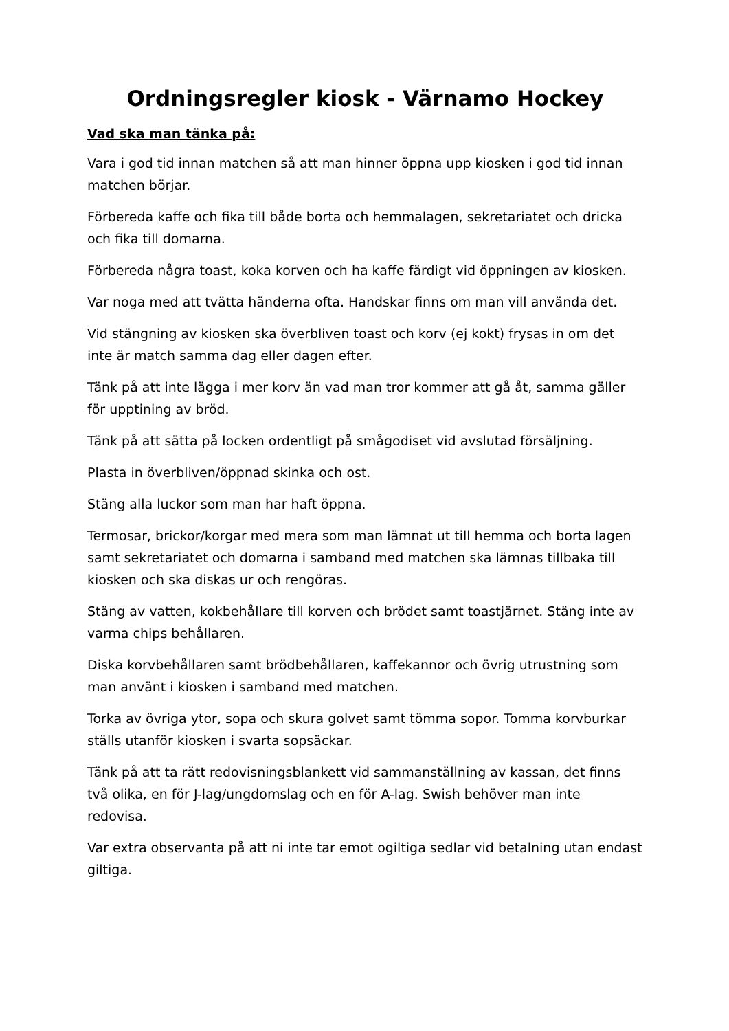Ordningsregler kiosk - Värnamo Hockey
Vad ska man tänka på:
Vara i god tid innan matchen så att man hinner öppna upp kiosken i god tid innan matchen börjar.
Förbereda kaffe och fika till både borta och hemmalagen, sekretariatet och dricka och fika till domarna.
Förbereda några toast, koka korven och ha kaffe färdigt vid öppningen av kiosken.
Var noga med att tvätta händerna ofta. Handskar finns om man vill använda det.
Vid stängning av kiosken ska överbliven toast och korv (ej kokt) frysas in om det inte är match samma dag eller dagen efter.
Tänk på att inte lägga i mer korv än vad man tror kommer att gå åt, samma gäller för upptining av bröd.
Tänk på att sätta på locken ordentligt på smågodiset vid avslutad försäljning.
Plasta in överbliven/öppnad skinka och ost.
Stäng alla luckor som man har haft öppna.
Termosar, brickor/korgar med mera som man lämnat ut till hemma och borta lagen samt sekretariatet och domarna i samband med matchen ska lämnas tillbaka till kiosken och ska diskas ur och rengöras.
Stäng av vatten, kokbehållare till korven och brödet samt toastjärnet. Stäng inte av varma chips behållaren.
Diska korvbehållaren samt brödbehållaren, kaffekannor och övrig utrustning som man använt i kiosken i samband med matchen.
Torka av övriga ytor, sopa och skura golvet samt tömma sopor. Tomma korvburkar ställs utanför kiosken i svarta sopsäckar.
Tänk på att ta rätt redovisningsblankett vid sammanställning av kassan, det finns två olika, en för J-lag/ungdomslag och en för A-lag. Swish behöver man inte redovisa.
Var extra observanta på att ni inte tar emot ogiltiga sedlar vid betalning utan endast giltiga.